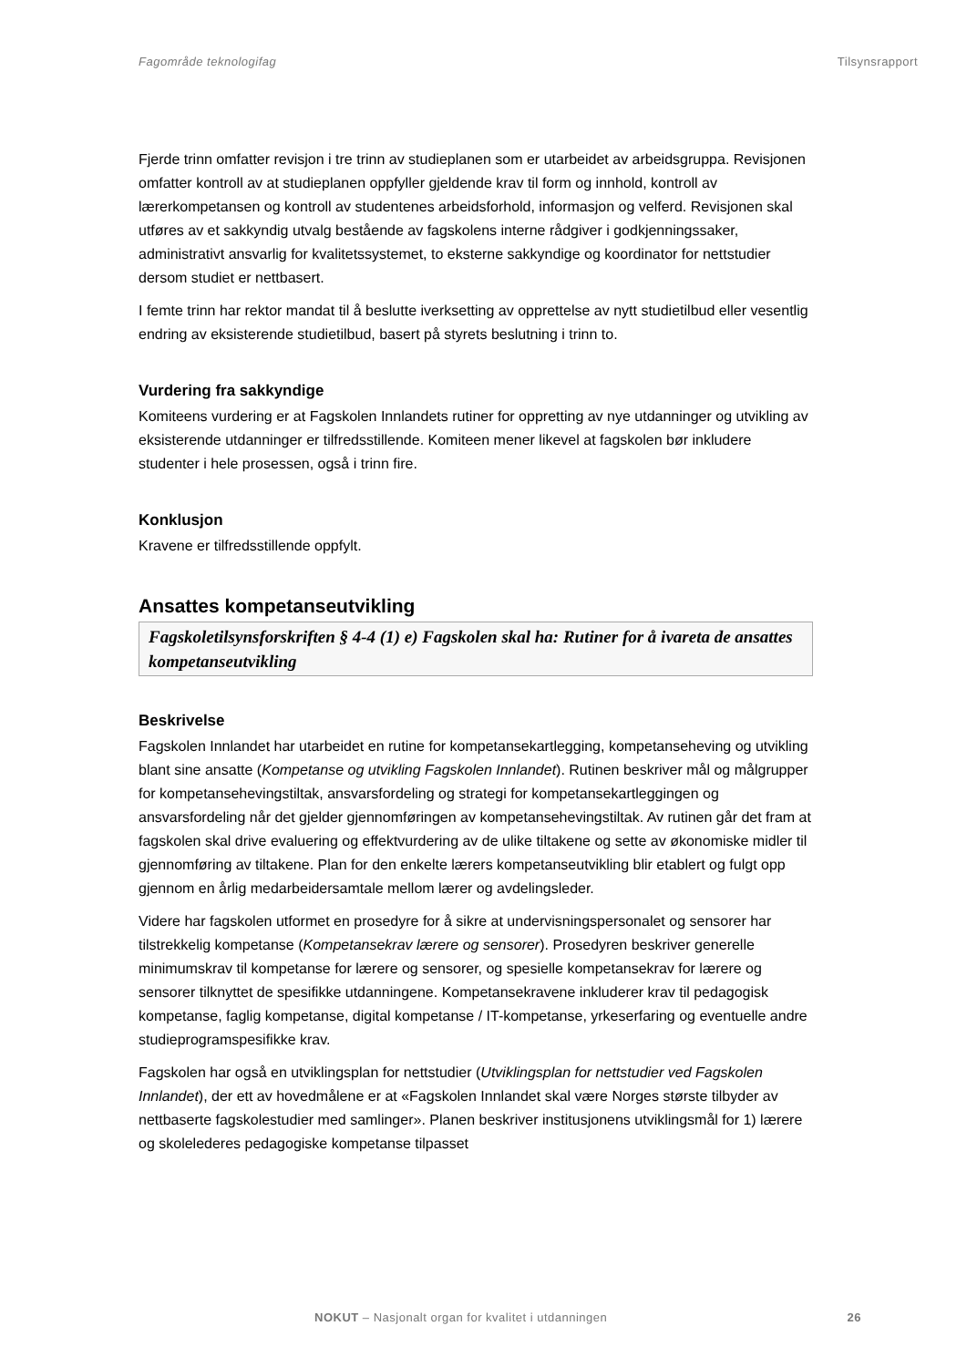Fagområde teknologifag Tilsynsrapport
Fjerde trinn omfatter revisjon i tre trinn av studieplanen som er utarbeidet av arbeidsgruppa. Revisjonen omfatter kontroll av at studieplanen oppfyller gjeldende krav til form og innhold, kontroll av lærerkompetansen og kontroll av studentenes arbeidsforhold, informasjon og velferd. Revisjonen skal utføres av et sakkyndig utvalg bestående av fagskolens interne rådgiver i godkjenningssaker, administrativt ansvarlig for kvalitetssystemet, to eksterne sakkyndige og koordinator for nettstudier dersom studiet er nettbasert.
I femte trinn har rektor mandat til å beslutte iverksetting av opprettelse av nytt studietilbud eller vesentlig endring av eksisterende studietilbud, basert på styrets beslutning i trinn to.
Vurdering fra sakkyndige
Komiteens vurdering er at Fagskolen Innlandets rutiner for oppretting av nye utdanninger og utvikling av eksisterende utdanninger er tilfredsstillende. Komiteen mener likevel at fagskolen bør inkludere studenter i hele prosessen, også i trinn fire.
Konklusjon
Kravene er tilfredsstillende oppfylt.
Ansattes kompetanseutvikling
Fagskoletilsynsforskriften § 4-4 (1) e) Fagskolen skal ha: Rutiner for å ivareta de ansattes kompetanseutvikling
Beskrivelse
Fagskolen Innlandet har utarbeidet en rutine for kompetansekartlegging, kompetanseheving og utvikling blant sine ansatte (Kompetanse og utvikling Fagskolen Innlandet). Rutinen beskriver mål og målgrupper for kompetansehevingstiltak, ansvarsfordeling og strategi for kompetansekartleggingen og ansvarsfordeling når det gjelder gjennomføringen av kompetansehevingstiltak. Av rutinen går det fram at fagskolen skal drive evaluering og effektvurdering av de ulike tiltakene og sette av økonomiske midler til gjennomføring av tiltakene. Plan for den enkelte lærers kompetanseutvikling blir etablert og fulgt opp gjennom en årlig medarbeidersamtale mellom lærer og avdelingsleder.
Videre har fagskolen utformet en prosedyre for å sikre at undervisningspersonalet og sensorer har tilstrekkelig kompetanse (Kompetansekrav lærere og sensorer). Prosedyren beskriver generelle minimumskrav til kompetanse for lærere og sensorer, og spesielle kompetansekrav for lærere og sensorer tilknyttet de spesifikke utdanningene. Kompetansekravene inkluderer krav til pedagogisk kompetanse, faglig kompetanse, digital kompetanse / IT-kompetanse, yrkeserfaring og eventuelle andre studieprogramspesifikke krav.
Fagskolen har også en utviklingsplan for nettstudier (Utviklingsplan for nettstudier ved Fagskolen Innlandet), der ett av hovedmålene er at «Fagskolen Innlandet skal være Norges største tilbyder av nettbaserte fagskolestudier med samlinger». Planen beskriver institusjonens utviklingsmål for 1) lærere og skolelederes pedagogiske kompetanse tilpasset
NOKUT – Nasjonalt organ for kvalitet i utdanningen 26